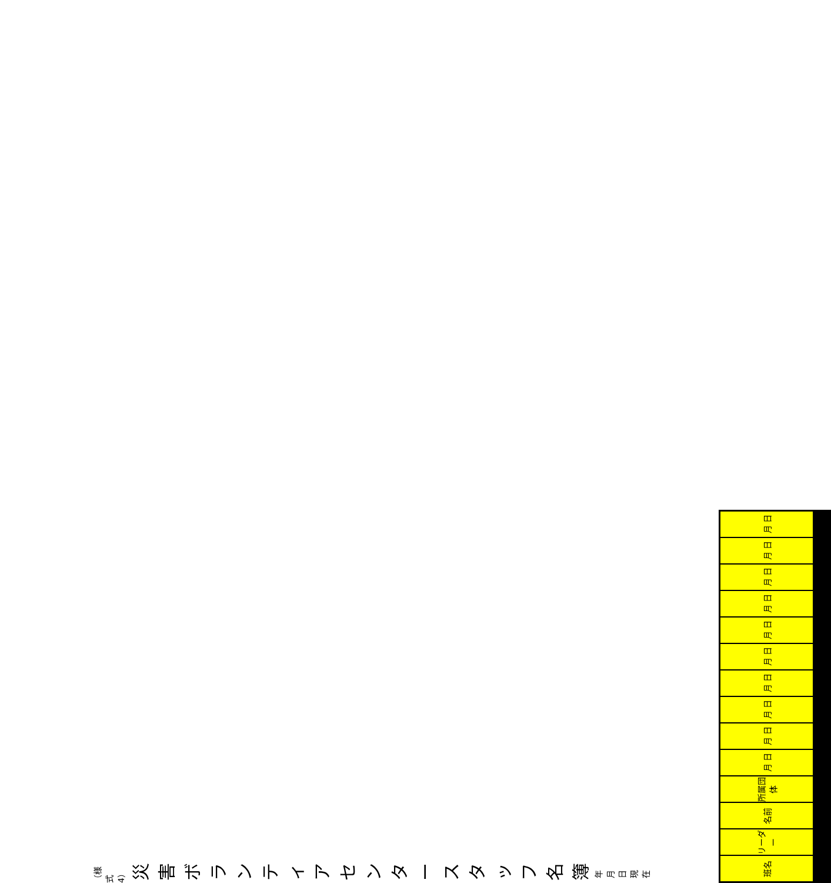（様式4）
災害ボランティアセンター　スタッフ名簿
年 月 日 現在
| 班名 | リーダー | 名前 | 所属団体 | 月 日 | 月 日 | 月 日 | 月 日 | 月 日 | 月 日 | 月 日 | 月 日 | 月 日 | 月 日 |
| --- | --- | --- | --- | --- | --- | --- | --- | --- | --- | --- | --- | --- | --- |